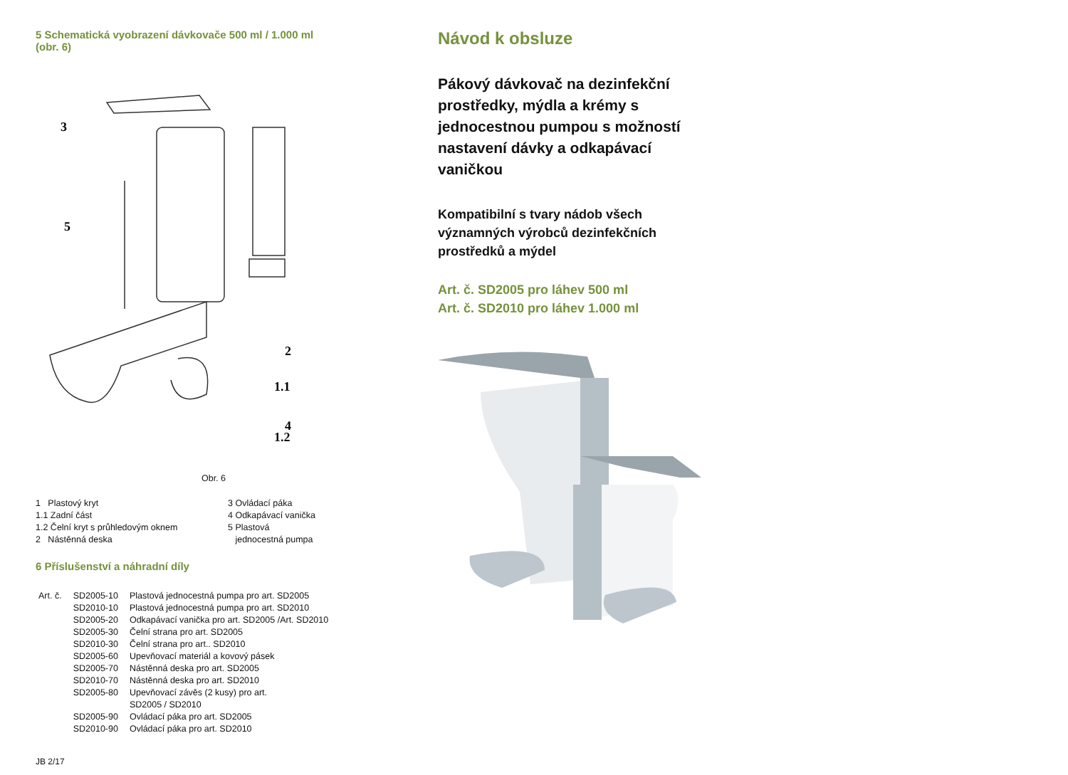5 Schematická vyobrazení dávkovače 500 ml / 1.000 ml
(obr. 6)
3
5
2
1.1
4
1.2
Obr. 6
1 Plastový kryt
1.1 Zadní část
1.2 Čelní kryt s průhledovým oknem
2 Nástěnná deska
3 Ovládací páka
4 Odkapávací vanička
5 Plastová
jednocestná pumpa
6 Příslušenství a náhradní díly
| Art. č. | SD2005-10 | Plastová jednocestná pumpa pro art. SD2005 |
| | SD2010-10 | Plastová jednocestná pumpa pro art. SD2010 |
| | SD2005-20 | Odkapávací vanička pro art. SD2005 /Art. SD2010 |
| | SD2005-30 | Čelní strana pro art. SD2005 |
| | SD2010-30 | Čelní strana pro art.. SD2010 |
| | SD2005-60 | Upevňovací materiál a kovový pásek |
| | SD2005-70 | Nástěnná deska pro art. SD2005 |
| | SD2010-70 | Nástěnná deska pro art. SD2010 |
| | SD2005-80 | Upevňovací závěs (2 kusy) pro art. SD2005 / SD2010 |
| | SD2005-90 | Ovládací páka pro art. SD2005 |
| | SD2010-90 | Ovládací páka pro art. SD2010 |
JB 2/17
Návod k obsluze
Pákový dávkovač na dezinfekční
prostředky, mýdla a krémy s
jednocestnou pumpou s možností
nastavení dávky a odkapávací
vaničkou
Kompatibilní s tvary nádob všech
významných výrobců dezinfekčních
prostředků a mýdel
Art. č. SD2005 pro láhev 500 ml
Art. č. SD2010 pro láhev 1.000 ml